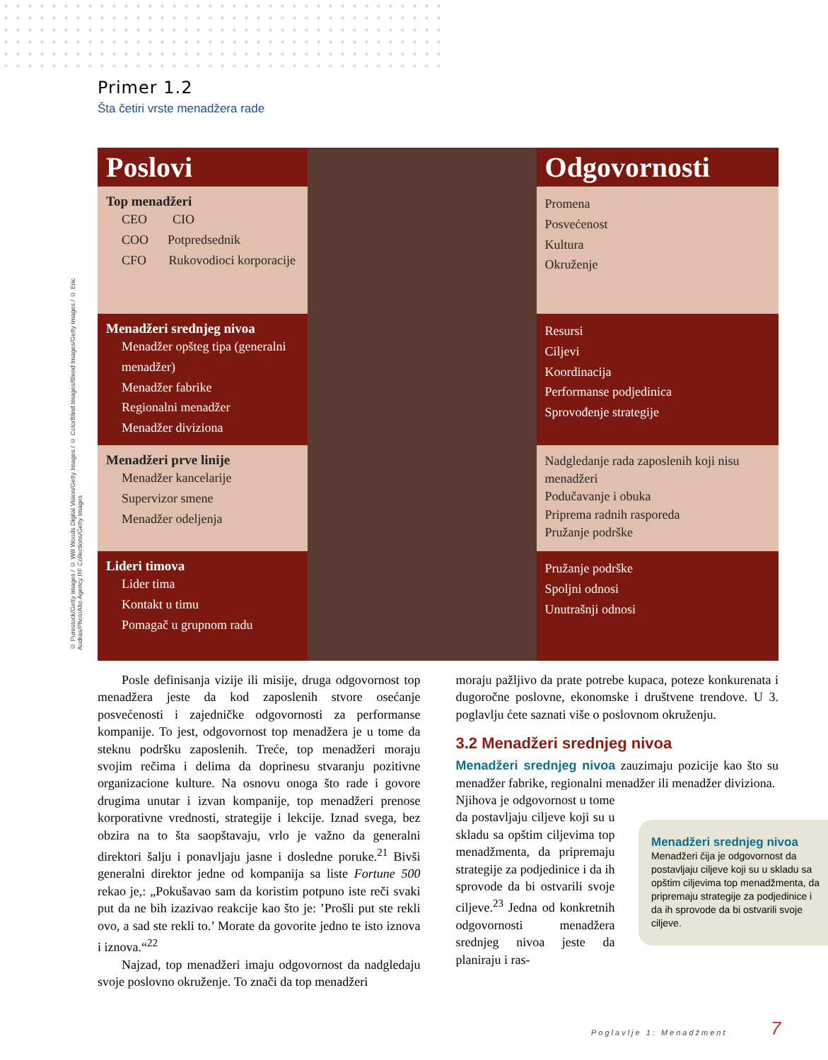© Purestock/Getty Images / © Will Woods Digital Vision/Getty Images / © ColorBlind Images/Blend Images/Getty Images / © Eric Audras/PhotoAlto Agency RF Collections/Getty Images
Primer 1.2
Šta četiri vrste menadžera rade
| Poslovi | | Odgovornosti |
| Top menadžeri CEO CIO COO Potpredsednik CFO Rukovodioci korporacije | | Promena Posvećenost Kultura Okruženje |
| Menadžeri srednjeg nivoa Menadžer opšteg tipa (generalni menadžer) Menadžer fabrike Regionalni menadžer Menadžer diviziona | | Resursi Ciljevi Koordinacija Performanse podjedinica Sprovođenje strategije |
| Menadžeri prve linije Menadžer kancelarije Supervizor smene Menadžer odeljenja | | Nadgledanje rada zaposlenih koji nisu menadžeri Podučavanje i obuka Priprema radnih rasporeda Pružanje podrške |
| Lideri timova Lider tima Kontakt u timu Pomagač u grupnom radu | | Pružanje podrške Spoljni odnosi Unutrašnji odnosi |
Posle definisanja vizije ili misije, druga odgovornost top menadžera jeste da kod zaposlenih stvore osećanje posvećenosti i zajedničke odgovornosti za performanse kompanije. To jest, odgovornost top menadžera je u tome da steknu podršku zaposlenih. Treće, top menadžeri moraju svojim rečima i delima da doprinesu stvaranju pozitivne organizacione kulture. Na osnovu onoga što rade i govore drugima unutar i izvan kompanije, top menadžeri prenose korporativne vrednosti, strategije i lekcije. Iznad svega, bez obzira na to šta saopštavaju, vrlo je važno da generalni direktori šalju i ponavljaju jasne i dosledne poruke.<sup>21</sup> Bivši generalni direktor jedne od kompanija sa liste Fortune 500 rekao je,: „Pokušavao sam da koristim potpuno iste reči svaki put da ne bih izazivao reakcije kao što je: ’Prošli put ste rekli ovo, a sad ste rekli to.’ Morate da govorite jedno te isto iznova i iznova.“<sup>22</sup>
Najzad, top menadžeri imaju odgovornost da nadgledaju svoje poslovno okruženje. To znači da top menadžeri
moraju pažljivo da prate potrebe kupaca, poteze konkurenata i dugoročne poslovne, ekonomske i društvene trendove. U 3. poglavlju ćete saznati više o poslovnom okruženju.
3.2 Menadžeri srednjeg nivoa
Menadžeri srednjeg nivoa zauzimaju pozicije kao što su menadžer fabrike, regionalni menadžer ili menadžer diviziona.
Njihova je odgovornost u tome da postavljaju ciljeve koji su u skladu sa opštim ciljevima top menadžmenta, da pripremaju strategije za podjedinice i da ih sprovode da bi ostvarili svoje ciljeve.<sup>23</sup> Jedna od konkretnih odgovornosti menadžera srednjeg nivoa jeste da planiraju i ras-
Menadžeri srednjeg nivoa Menadžeri čija je odgovornost da postavljaju ciljeve koji su u skladu sa opštim ciljevima top menadžmenta, da pripremaju strategije za podjedinice i da ih sprovode da bi ostvarili svoje ciljeve.
Poglavlje 1: Menadžment 7